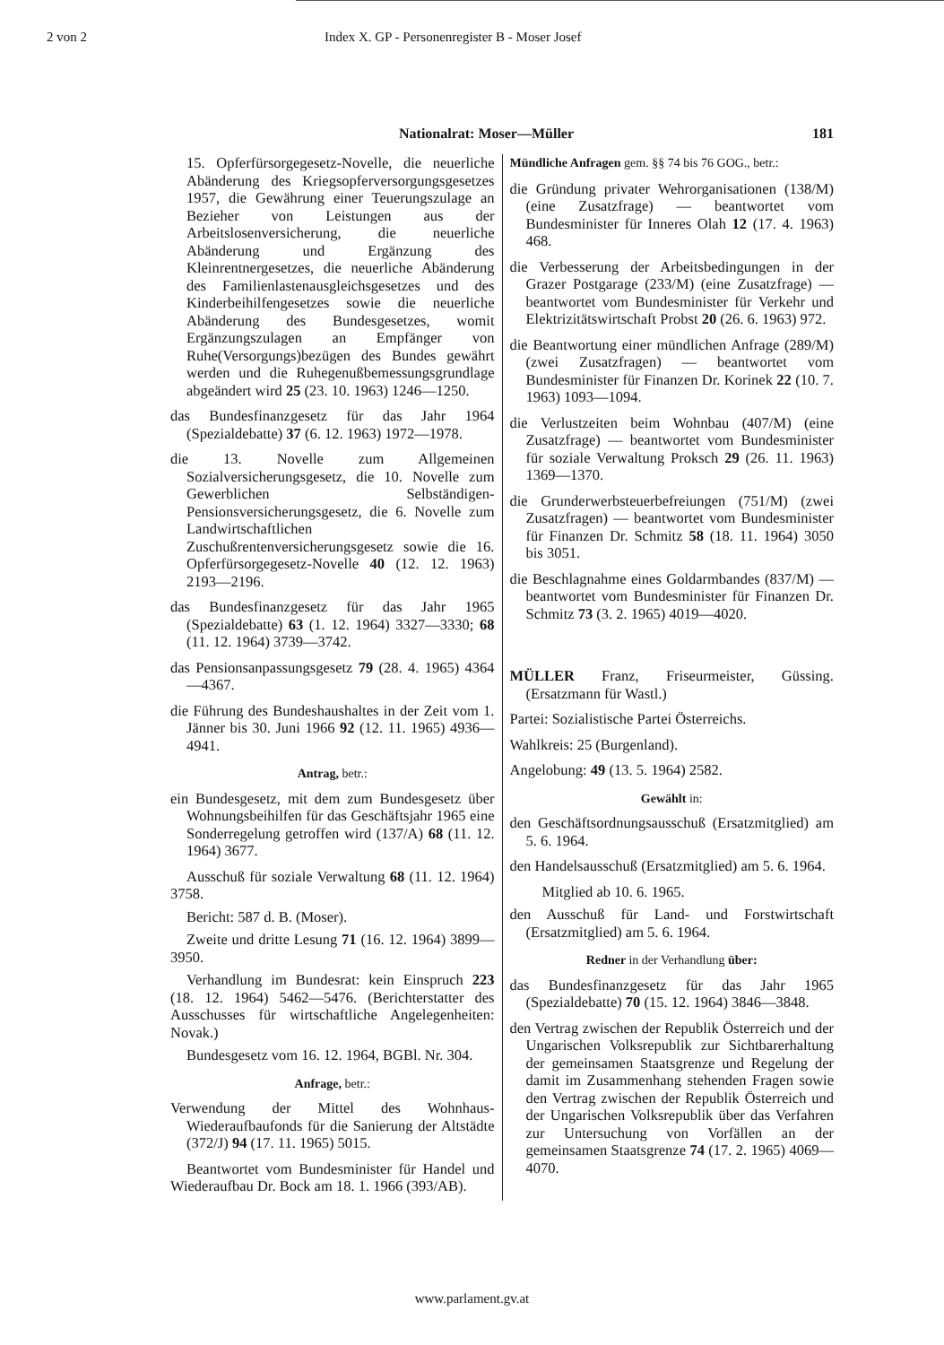2 von 2 Index X. GP - Personenregister B - Moser Josef
Nationalrat: Moser—Müller 181
15. Opferfürsorgegesetz-Novelle, die neuerliche Abänderung des Kriegsopferversorgungsgesetzes 1957, die Gewährung einer Teuerungszulage an Bezieher von Leistungen aus der Arbeitslosenversicherung, die neuerliche Abänderung und Ergänzung des Kleinrentnergesetzes, die neuerliche Abänderung des Familienlastenausgleichsgesetzes und des Kinderbeihilfengesetzes sowie die neuerliche Abänderung des Bundesgesetzes, womit Ergänzungszulagen an Empfänger von Ruhe(Versorgungs)bezügen des Bundes gewährt werden und die Ruhegenußbemessungsgrundlage abgeändert wird 25 (23. 10. 1963) 1246—1250.
das Bundesfinanzgesetz für das Jahr 1964 (Spezialdebatte) 37 (6. 12. 1963) 1972—1978.
die 13. Novelle zum Allgemeinen Sozialversicherungsgesetz, die 10. Novelle zum Gewerblichen Selbständigen-Pensionsversicherungsgesetz, die 6. Novelle zum Landwirtschaftlichen Zuschußrentenversicherungsgesetz sowie die 16. Opferfürsorgegesetz-Novelle 40 (12. 12. 1963) 2193—2196.
das Bundesfinanzgesetz für das Jahr 1965 (Spezialdebatte) 63 (1. 12. 1964) 3327—3330; 68 (11. 12. 1964) 3739—3742.
das Pensionsanpassungsgesetz 79 (28. 4. 1965) 4364—4367.
die Führung des Bundeshaushaltes in der Zeit vom 1. Jänner bis 30. Juni 1966 92 (12. 11. 1965) 4936—4941.
Antrag, betr.:
ein Bundesgesetz, mit dem zum Bundesgesetz über Wohnungsbeihilfen für das Geschäftsjahr 1965 eine Sonderregelung getroffen wird (137/A) 68 (11. 12. 1964) 3677.
Ausschuß für soziale Verwaltung 68 (11. 12. 1964) 3758.
Bericht: 587 d. B. (Moser).
Zweite und dritte Lesung 71 (16. 12. 1964) 3899—3950.
Verhandlung im Bundesrat: kein Einspruch 223 (18. 12. 1964) 5462—5476. (Berichterstatter des Ausschusses für wirtschaftliche Angelegenheiten: Novak.)
Bundesgesetz vom 16. 12. 1964, BGBl. Nr. 304.
Anfrage, betr.:
Verwendung der Mittel des Wohnhaus-Wiederaufbaufonds für die Sanierung der Altstädte (372/J) 94 (17. 11. 1965) 5015.
Beantwortet vom Bundesminister für Handel und Wiederaufbau Dr. Bock am 18. 1. 1966 (393/AB).
Mündliche Anfragen gem. §§ 74 bis 76 GOG., betr.:
die Gründung privater Wehrorganisationen (138/M) (eine Zusatzfrage) — beantwortet vom Bundesminister für Inneres Olah 12 (17. 4. 1963) 468.
die Verbesserung der Arbeitsbedingungen in der Grazer Postgarage (233/M) (eine Zusatzfrage) — beantwortet vom Bundesminister für Verkehr und Elektrizitätswirtschaft Probst 20 (26. 6. 1963) 972.
die Beantwortung einer mündlichen Anfrage (289/M) (zwei Zusatzfragen) — beantwortet vom Bundesminister für Finanzen Dr. Korinek 22 (10. 7. 1963) 1093—1094.
die Verlustzeiten beim Wohnbau (407/M) (eine Zusatzfrage) — beantwortet vom Bundesminister für soziale Verwaltung Proksch 29 (26. 11. 1963) 1369—1370.
die Grunderwerbsteuerbefreiungen (751/M) (zwei Zusatzfragen) — beantwortet vom Bundesminister für Finanzen Dr. Schmitz 58 (18. 11. 1964) 3050 bis 3051.
die Beschlagnahme eines Goldarmbandes (837/M) — beantwortet vom Bundesminister für Finanzen Dr. Schmitz 73 (3. 2. 1965) 4019—4020.
MÜLLER Franz, Friseurmeister, Güssing. (Ersatzmann für Wastl.)
Partei: Sozialistische Partei Österreichs.
Wahlkreis: 25 (Burgenland).
Angelobung: 49 (13. 5. 1964) 2582.
Gewählt in:
den Geschäftsordnungsausschuß (Ersatzmitglied) am 5. 6. 1964.
den Handelsausschuß (Ersatzmitglied) am 5. 6. 1964.
Mitglied ab 10. 6. 1965.
den Ausschuß für Land- und Forstwirtschaft (Ersatzmitglied) am 5. 6. 1964.
Redner in der Verhandlung über:
das Bundesfinanzgesetz für das Jahr 1965 (Spezialdebatte) 70 (15. 12. 1964) 3846—3848.
den Vertrag zwischen der Republik Österreich und der Ungarischen Volksrepublik zur Sichtbarerhaltung der gemeinsamen Staatsgrenze und Regelung der damit im Zusammenhang stehenden Fragen sowie den Vertrag zwischen der Republik Österreich und der Ungarischen Volksrepublik über das Verfahren zur Untersuchung von Vorfällen an der gemeinsamen Staatsgrenze 74 (17. 2. 1965) 4069—4070.
www.parlament.gv.at